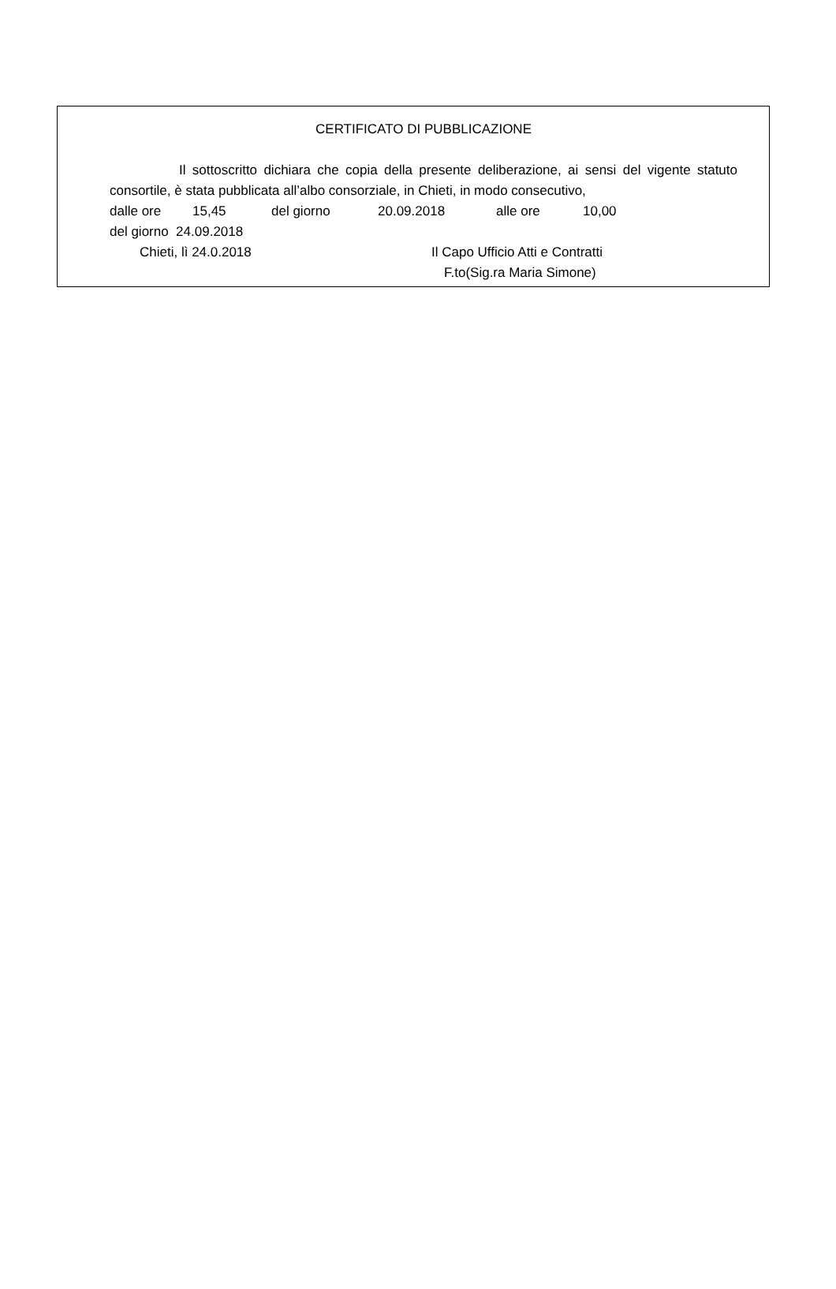CERTIFICATO DI PUBBLICAZIONE
Il sottoscritto dichiara che copia della presente deliberazione, ai sensi del vigente statuto consortile, è stata pubblicata all’albo consorziale, in Chieti, in modo consecutivo,
dalle ore 15,45 del giorno 20.09.2018 alle ore 10,00
del giorno 24.09.2018
Chieti, lì 24.0.2018 Il Capo Ufficio Atti e Contratti
F.to(Sig.ra Maria Simone)